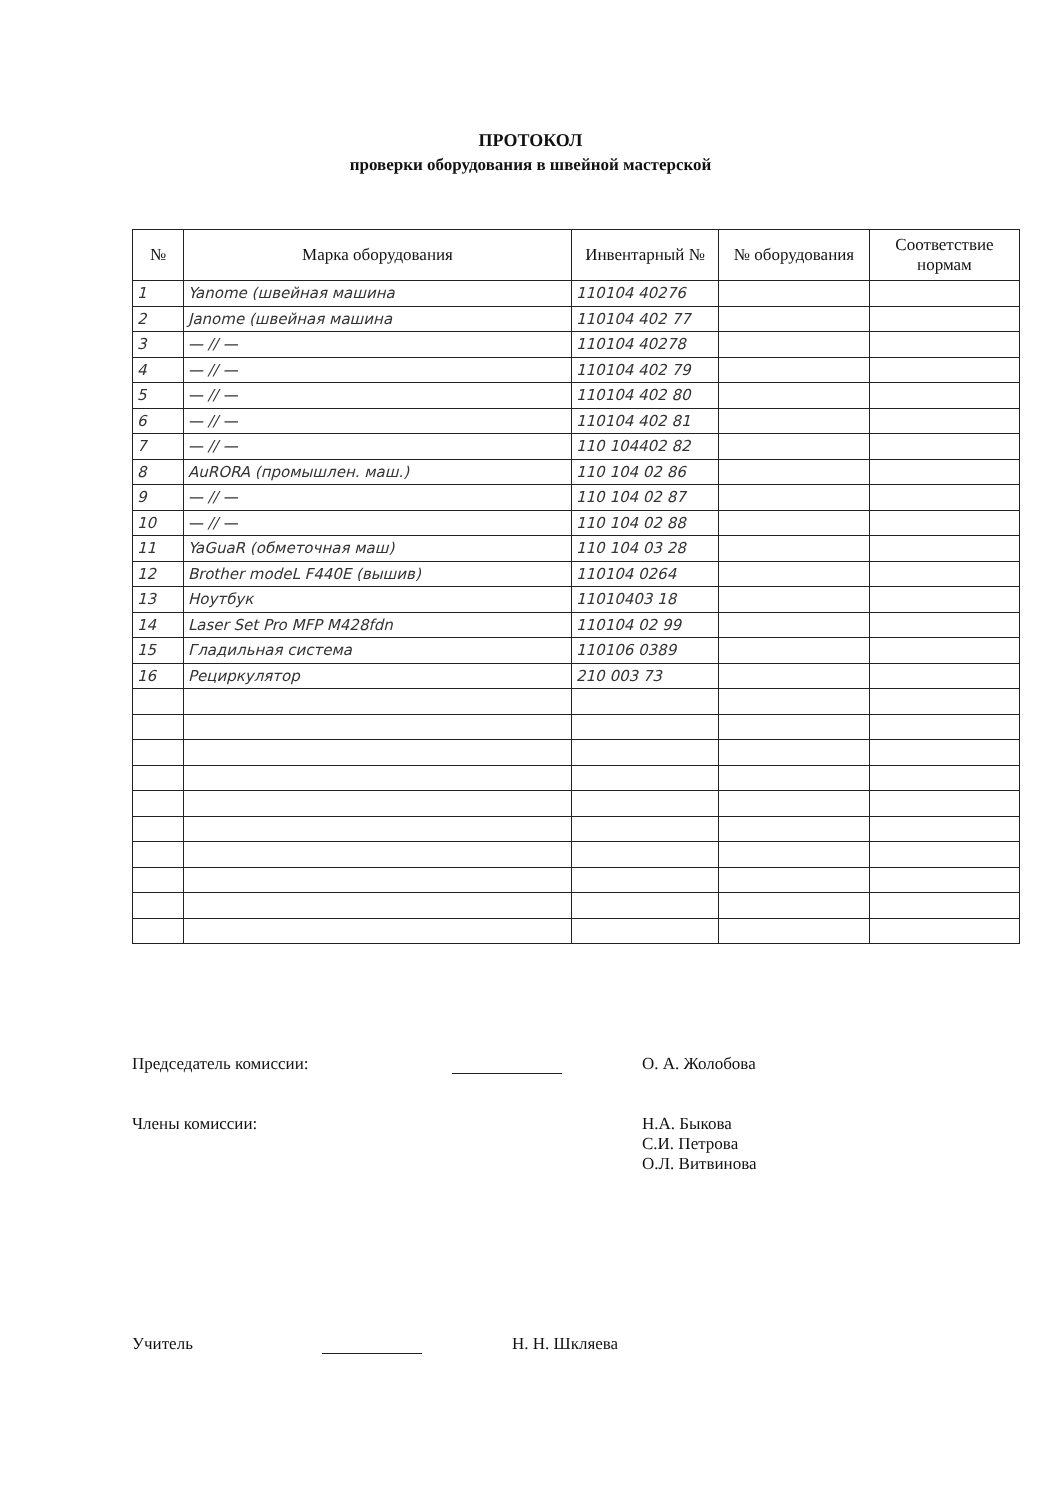ПРОТОКОЛ
проверки оборудования в швейной мастерской
| № | Марка оборудования | Инвентарный № | № оборудования | Соответствие нормам |
| --- | --- | --- | --- | --- |
| 1 | Yanome (швейная машина | 110104 40276 | | |
| 2 | Janome (швейная машина | 110104 402 77 | | |
| 3 | — // — | 110104 40278 | | |
| 4 | — // — | 110104 402 79 | | |
| 5 | — // — | 110104 402 80 | | |
| 6 | — // — | 110104 402 81 | | |
| 7 | — // — | 110 104402 82 | | |
| 8 | AuRORA (промышлен. маш.) | 110 104 02 86 | | |
| 9 | — // — | 110 104 02 87 | | |
| 10 | — // — | 110 104 02 88 | | |
| 11 | YaGuaR (обметочная маш) | 110 104 03 28 | | |
| 12 | Brother modeL F440E (вышив) | 110104 0264 | | |
| 13 | Ноутбук | 11010403 18 | | |
| 14 | Laser Set Pro MFP M428fdn | 110104 02 99 | | |
| 15 | Гладильная система | 110106 0389 | | |
| 16 | Рециркулятор | 210 003 73 | | |
Председатель комиссии: О. А. Жолобова
Члены комиссии: Н.А. Быкова
С.И. Петрова
О.Л. Витвинова
Учитель Н. Н. Шкляева